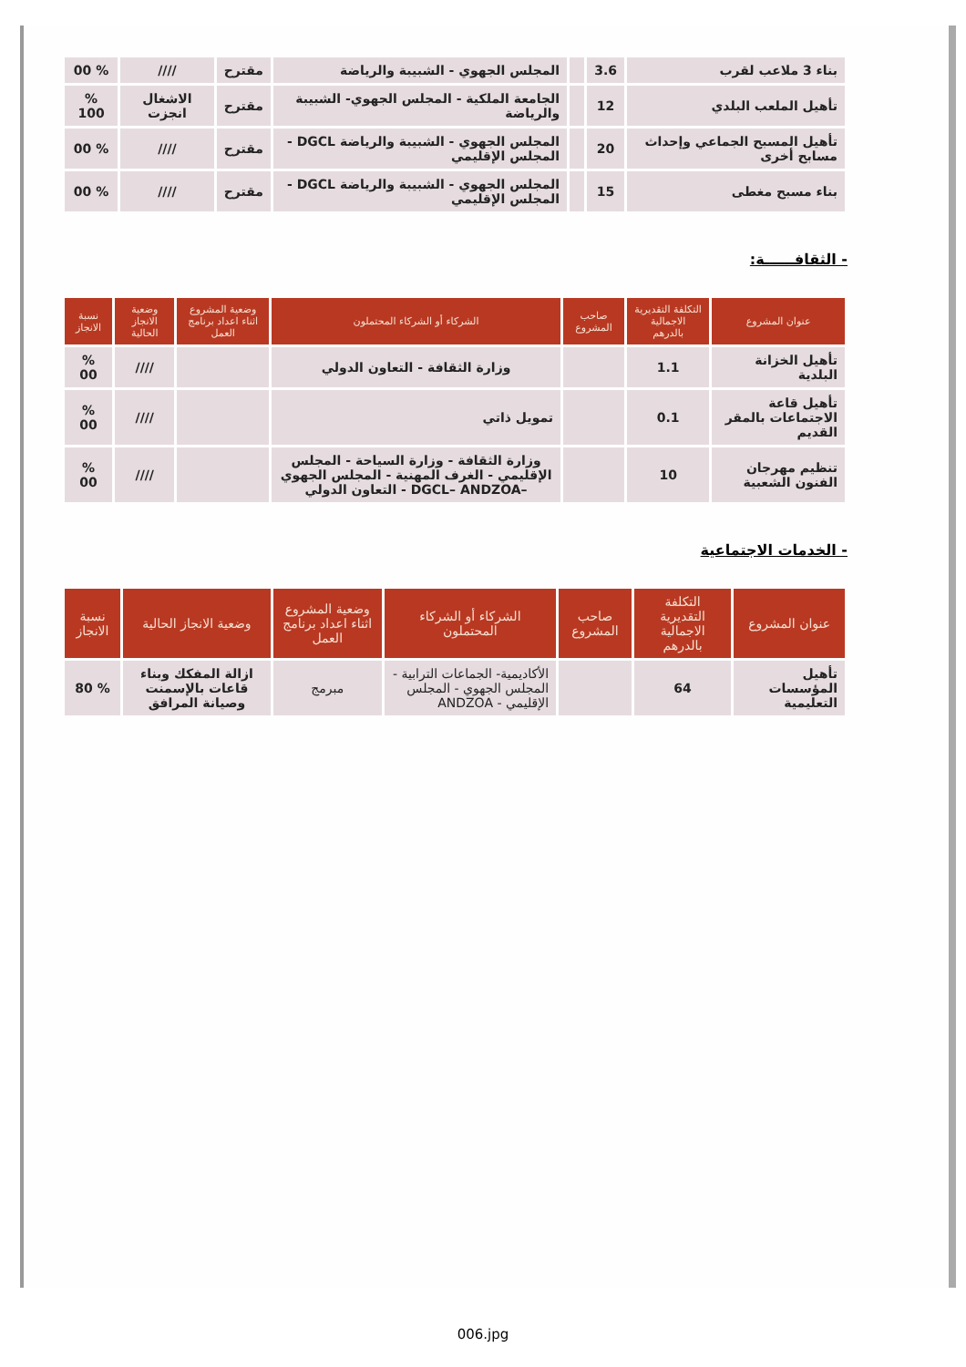| بناء 3 ملاعب لقرب | 3.6 | | المجلس الجهوي - الشبيبة والرياضة | مقترح | //// | % 00 |
| تأهيل الملعب البلدي | 12 | | الجامعة الملكية - المجلس الجهوي- الشبيبة والرياضة | مقترح | الاشغال انجزت | % 100 |
| تأهيل المسبح الجماعي وإحداث مسابح أخرى | 20 | | المجلس الجهوي - الشبيبة والرياضة DGCL - المجلس الإقليمي | مقترح | //// | % 00 |
| بناء مسبح مغطى | 15 | | المجلس الجهوي - الشبيبة والرياضة DGCL - المجلس الإقليمي | مقترح | //// | % 00 |
- الثقافــــــة:
| عنوان المشروع | التكلفة التقديرية الاجمالية بالدرهم | صاحب المشروع | الشركاء أو الشركاء المحتملون | وضعية المشروع اثناء اعداد برنامج العمل | وضعية الانجاز الحالية | نسبة الانجاز |
| --- | --- | --- | --- | --- | --- | --- |
| تأهيل الخزانة البلدية | 1.1 | | وزارة الثقافة - التعاون الدولي | | //// | % 00 |
| تأهيل قاعة الاجتماعات بالمقر القديم | 0.1 | | تمويل ذاتي | | //// | % 00 |
| تنظيم مهرجان الفنون الشعبية | 10 | | وزارة الثقافة - وزارة السياحة - المجلس الإقليمي - الغرف المهنية - المجلس الجهوي –DGCL– ANDZOA - التعاون الدولي | | //// | % 00 |
- الخدمات الاجتماعية
| عنوان المشروع | التكلفة التقديرية الاجمالية بالدرهم | صاحب المشروع | الشركاء أو الشركاء المحتملون | وضعية المشروع اثناء اعداد برنامج العمل | وضعية الانجاز الحالية | نسبة الانجاز |
| --- | --- | --- | --- | --- | --- | --- |
| تأهيل المؤسسات التعليمية | 64 | | الأكاديمية- الجماعات الترابية - المجلس الجهوي - المجلس الإقليمي - ANDZOA | مبرمج | ازالة المفكك وبناء قاعات بالإسمنت وصيانة المرافق | % 80 |
006.jpg